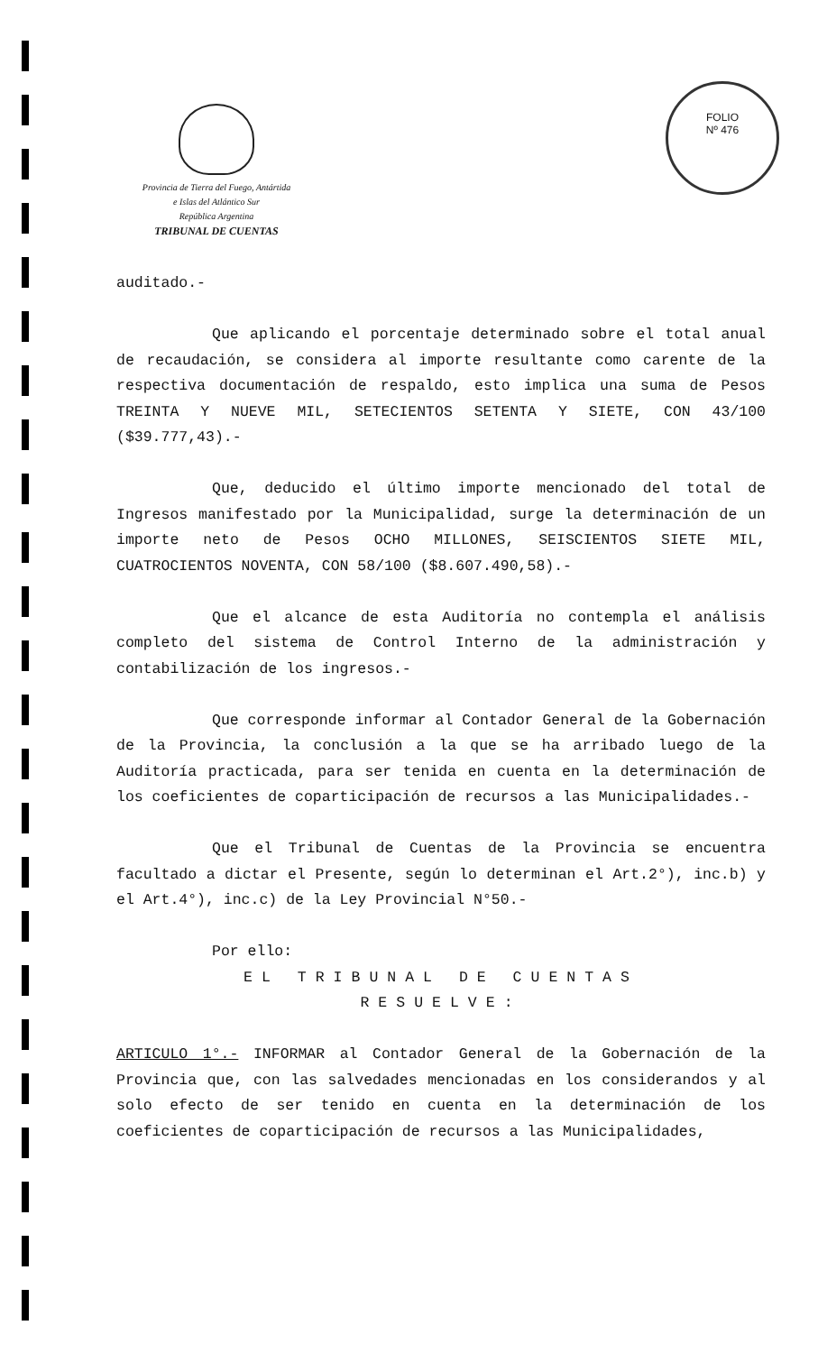Provincia de Tierra del Fuego, Antártida
e Islas del Atlántico Sur
República Argentina
TRIBUNAL DE CUENTAS
FOLIO
Nº 476
auditado.-
Que aplicando el porcentaje determinado sobre el total anual de recaudación, se considera al importe resultante como carente de la respectiva documentación de respaldo, esto implica una suma de Pesos TREINTA Y NUEVE MIL, SETECIENTOS SETENTA Y SIETE, CON 43/100 ($39.777,43).-
Que, deducido el último importe mencionado del total de Ingresos manifestado por la Municipalidad, surge la determinación de un importe neto de Pesos OCHO MILLONES, SEISCIENTOS SIETE MIL, CUATROCIENTOS NOVENTA, CON 58/100 ($8.607.490,58).-
Que el alcance de esta Auditoría no contempla el análisis completo del sistema de Control Interno de la administración y contabilización de los ingresos.-
Que corresponde informar al Contador General de la Gobernación de la Provincia, la conclusión a la que se ha arribado luego de la Auditoría practicada, para ser tenida en cuenta en la determinación de los coeficientes de coparticipación de recursos a las Municipalidades.-
Que el Tribunal de Cuentas de la Provincia se encuentra facultado a dictar el Presente, según lo determinan el Art.2°), inc.b) y el Art.4°), inc.c) de la Ley Provincial N°50.-
Por ello:
EL TRIBUNAL DE CUENTAS
RESUELVE:
ARTICULO 1°.- INFORMAR al Contador General de la Gobernación de la Provincia que, con las salvedades mencionadas en los considerandos y al solo efecto de ser tenido en cuenta en la determinación de los coeficientes de coparticipación de recursos a las Municipalidades,